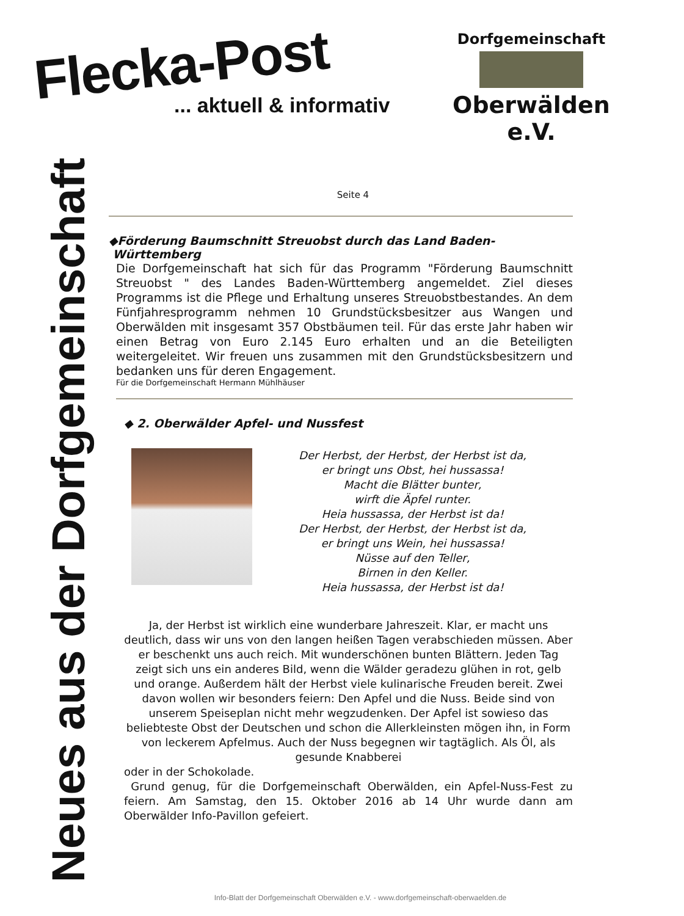Flecka-Post... aktuell & informativ
Dorfgemeinschaft
Oberwälden e.V.
Neues aus der Dorfgemeinschaft
Seite 4
◆Förderung Baumschnitt Streuobst durch das Land Baden-
Württemberg
Die Dorfgemeinschaft hat sich für das Programm "Förderung Baumschnitt Streuobst " des Landes Baden-Württemberg angemeldet. Ziel dieses Programms ist die Pflege und Erhaltung unseres Streuobstbestandes. An dem Fünfjahresprogramm nehmen 10 Grundstücksbesitzer aus Wangen und Oberwälden mit insgesamt 357 Obstbäumen teil. Für das erste Jahr haben wir einen Betrag von Euro 2.145 Euro erhalten und an die Beteiligten weitergeleitet. Wir freuen uns zusammen mit den Grundstücksbesitzern und bedanken uns für deren Engagement.
Für die Dorfgemeinschaft Hermann Mühlhäuser
◆ 2. Oberwälder Apfel- und Nussfest
Der Herbst, der Herbst, der Herbst ist da,
er bringt uns Obst, hei hussassa!
Macht die Blätter bunter,
wirft die Äpfel runter.
Heia hussassa, der Herbst ist da!
Der Herbst, der Herbst, der Herbst ist da,
er bringt uns Wein, hei hussassa!
Nüsse auf den Teller,
Birnen in den Keller.
Heia hussassa, der Herbst ist da!
Ja, der Herbst ist wirklich eine wunderbare Jahreszeit. Klar, er macht uns deutlich, dass wir uns von den langen heißen Tagen verabschieden müssen. Aber er beschenkt uns auch reich. Mit wunderschönen bunten Blättern. Jeden Tag zeigt sich uns ein anderes Bild, wenn die Wälder geradezu glühen in rot, gelb und orange. Außerdem hält der Herbst viele kulinarische Freuden bereit. Zwei davon wollen wir besonders feiern: Den Apfel und die Nuss. Beide sind von unserem Speiseplan nicht mehr wegzudenken. Der Apfel ist sowieso das beliebteste Obst der Deutschen und schon die Allerkleinsten mögen ihn, in Form von leckerem Apfelmus. Auch der Nuss begegnen wir tagtäglich. Als Öl, als gesunde Knabberei
oder in der Schokolade.
Grund genug, für die Dorfgemeinschaft Oberwälden, ein Apfel-Nuss-Fest zu feiern. Am Samstag, den 15. Oktober 2016 ab 14 Uhr wurde dann am Oberwälder Info-Pavillon gefeiert.
Info-Blatt der Dorfgemeinschaft Oberwälden e.V. - www.dorfgemeinschaft-oberwaelden.de